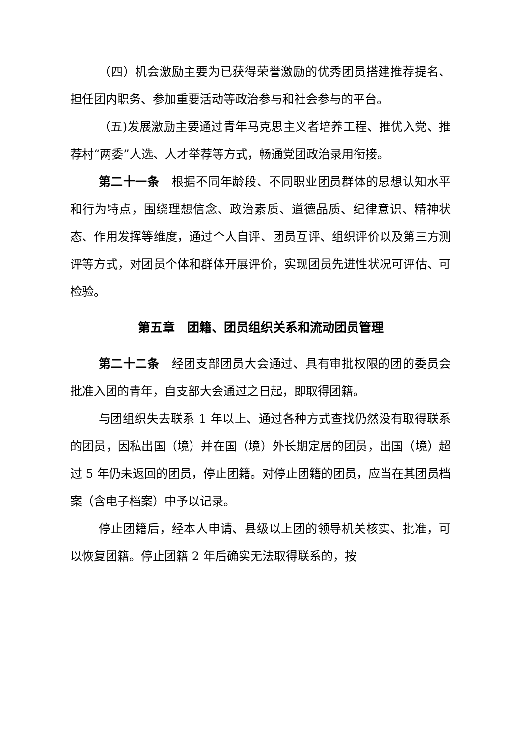（四）机会激励主要为已获得荣誉激励的优秀团员搭建推荐提名、担任团内职务、参加重要活动等政治参与和社会参与的平台。
（五)发展激励主要通过青年马克思主义者培养工程、推优入党、推荐村“两委”人选、人才举荐等方式，畅通党团政治录用衔接。
第二十一条　根据不同年龄段、不同职业团员群体的思想认知水平和行为特点，围绕理想信念、政治素质、道德品质、纪律意识、精神状态、作用发挥等维度，通过个人自评、团员互评、组织评价以及第三方测评等方式，对团员个体和群体开展评价，实现团员先进性状况可评估、可检验。
第五章　团籍、团员组织关系和流动团员管理
第二十二条　经团支部团员大会通过、具有审批权限的团的委员会批准入团的青年，自支部大会通过之日起，即取得团籍。
与团组织失去联系 1 年以上、通过各种方式查找仍然没有取得联系的团员，因私出国（境）并在国（境）外长期定居的团员，出国（境）超过 5 年仍未返回的团员，停止团籍。对停止团籍的团员，应当在其团员档案（含电子档案）中予以记录。
停止团籍后，经本人申请、县级以上团的领导机关核实、批准，可以恢复团籍。停止团籍 2 年后确实无法取得联系的，按